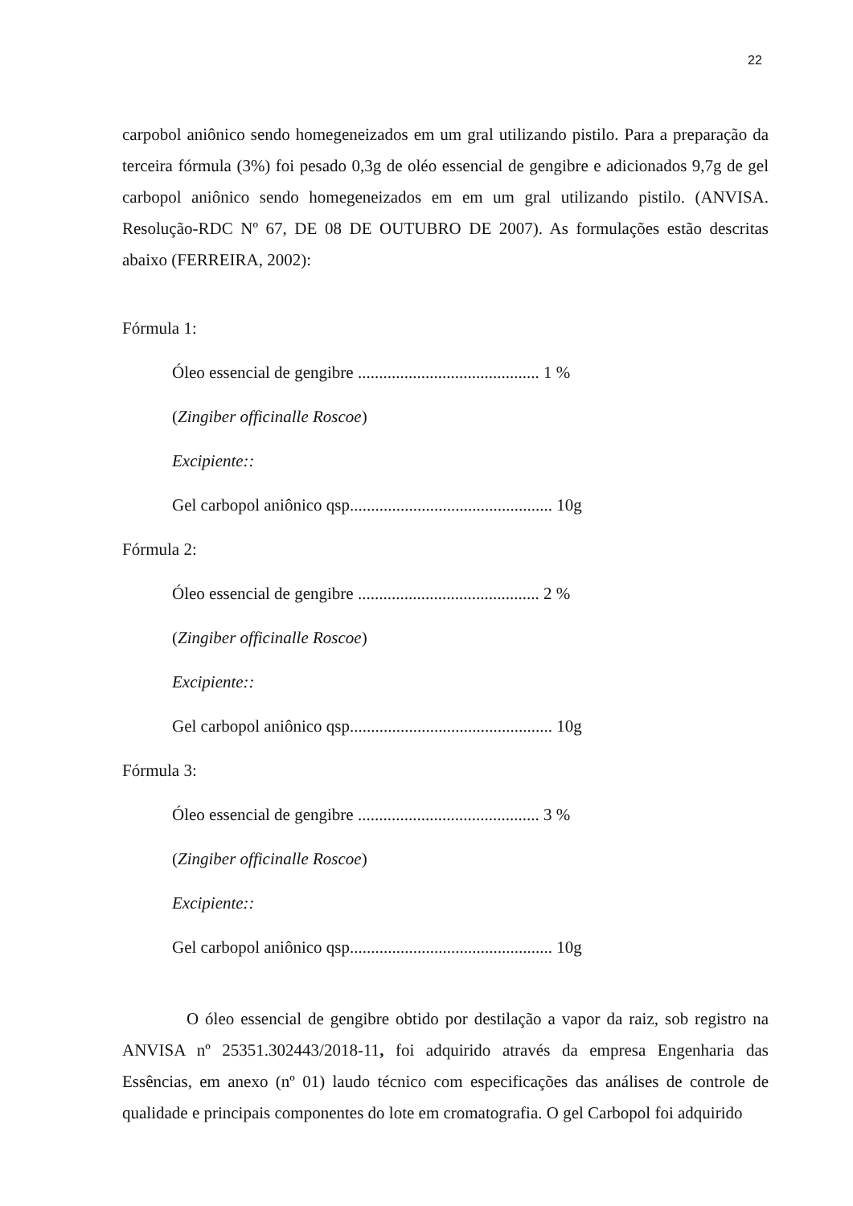22
carpobol aniônico sendo homegeneizados em um gral utilizando pistilo. Para a preparação da terceira fórmula (3%) foi pesado 0,3g de oléo essencial de gengibre e adicionados 9,7g de gel carbopol aniônico sendo homegeneizados em em um gral utilizando pistilo. (ANVISA. Resolução-RDC Nº 67, DE 08 DE OUTUBRO DE 2007). As formulações estão descritas abaixo (FERREIRA, 2002):
Fórmula 1:
Óleo essencial de gengibre ........................................... 1 %
(Zingiber officinalle Roscoe)
Excipiente::
Gel carbopol aniônico qsp................................................ 10g
Fórmula 2:
Óleo essencial de gengibre ........................................... 2 %
(Zingiber officinalle Roscoe)
Excipiente::
Gel carbopol aniônico qsp................................................ 10g
Fórmula 3:
Óleo essencial de gengibre ........................................... 3 %
(Zingiber officinalle Roscoe)
Excipiente::
Gel carbopol aniônico qsp................................................ 10g
O óleo essencial de gengibre obtido por destilação a vapor da raiz, sob registro na ANVISA nº 25351.302443/2018-11, foi adquirido através da empresa Engenharia das Essências, em anexo (nº 01) laudo técnico com especificações das análises de controle de qualidade e principais componentes do lote em cromatografia. O gel Carbopol foi adquirido